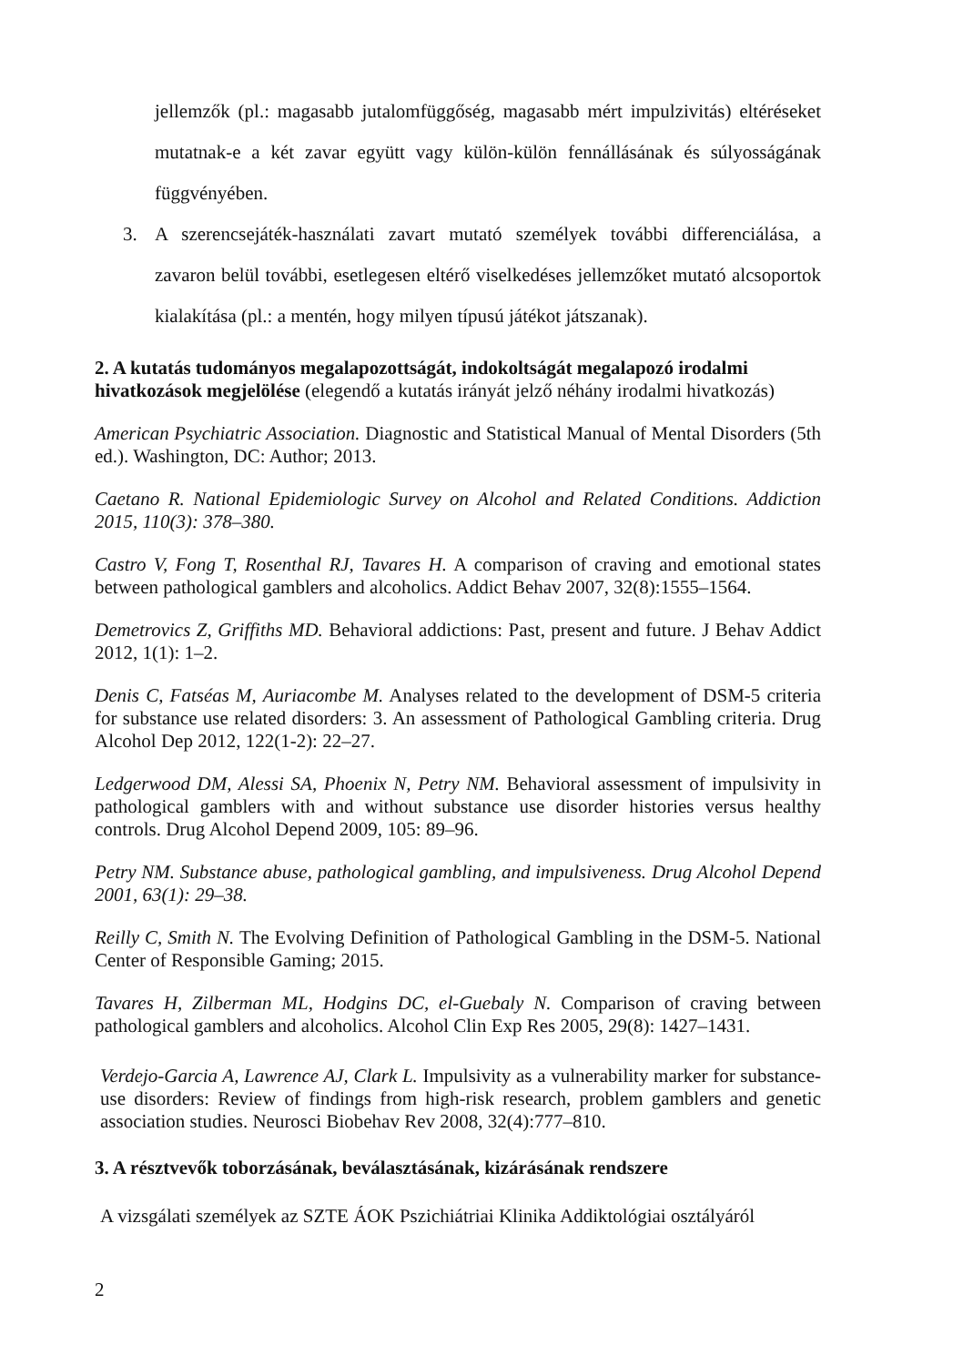jellemzők (pl.: magasabb jutalomfüggőség, magasabb mért impulzivitás) eltéréseket mutatnak-e a két zavar együtt vagy külön-külön fennállásának és súlyosságának függvényében.
3. A szerencsejáték-használati zavart mutató személyek további differenciálása, a zavaron belül további, esetlegesen eltérő viselkedéses jellemzőket mutató alcsoportok kialakítása (pl.: a mentén, hogy milyen típusú játékot játszanak).
2. A kutatás tudományos megalapozottságát, indokoltságát megalapozó irodalmi hivatkozások megjelölése (elegendő a kutatás irányát jelző néhány irodalmi hivatkozás)
American Psychiatric Association. Diagnostic and Statistical Manual of Mental Disorders (5th ed.). Washington, DC: Author; 2013.
Caetano R. National Epidemiologic Survey on Alcohol and Related Conditions. Addiction 2015, 110(3): 378–380.
Castro V, Fong T, Rosenthal RJ, Tavares H. A comparison of craving and emotional states between pathological gamblers and alcoholics. Addict Behav 2007, 32(8):1555–1564.
Demetrovics Z, Griffiths MD. Behavioral addictions: Past, present and future. J Behav Addict 2012, 1(1): 1–2.
Denis C, Fatséas M, Auriacombe M. Analyses related to the development of DSM-5 criteria for substance use related disorders: 3. An assessment of Pathological Gambling criteria. Drug Alcohol Dep 2012, 122(1-2): 22–27.
Ledgerwood DM, Alessi SA, Phoenix N, Petry NM. Behavioral assessment of impulsivity in pathological gamblers with and without substance use disorder histories versus healthy controls. Drug Alcohol Depend 2009, 105: 89–96.
Petry NM. Substance abuse, pathological gambling, and impulsiveness. Drug Alcohol Depend 2001, 63(1): 29–38.
Reilly C, Smith N. The Evolving Definition of Pathological Gambling in the DSM-5. National Center of Responsible Gaming; 2015.
Tavares H, Zilberman ML, Hodgins DC, el-Guebaly N. Comparison of craving between pathological gamblers and alcoholics. Alcohol Clin Exp Res 2005, 29(8): 1427–1431.
Verdejo-Garcia A, Lawrence AJ, Clark L. Impulsivity as a vulnerability marker for substance-use disorders: Review of findings from high-risk research, problem gamblers and genetic association studies. Neurosci Biobehav Rev 2008, 32(4):777–810.
3. A résztvevők toborzásának, beválasztásának, kizárásának rendszere
A vizsgálati személyek az SZTE ÁOK Pszichiátriai Klinika Addiktológiai osztályáról
2